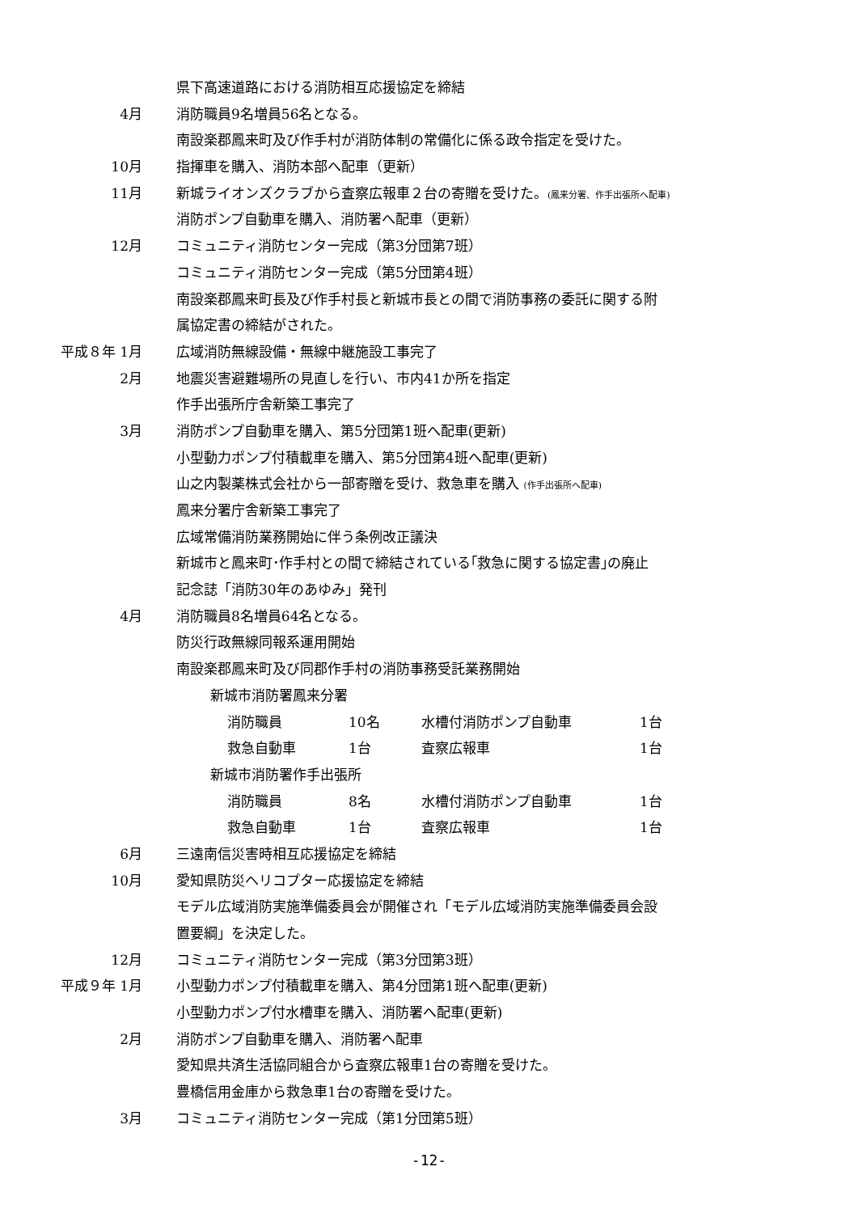県下高速道路における消防相互応援協定を締結
4月 消防職員9名増員56名となる。
南設楽郡鳳来町及び作手村が消防体制の常備化に係る政令指定を受けた。
10月 指揮車を購入、消防本部へ配車（更新）
11月 新城ライオンズクラブから査察広報車２台の寄贈を受けた。(鳳来分署、作手出張所へ配車)
消防ポンプ自動車を購入、消防署へ配車（更新）
12月 コミュニティ消防センター完成（第3分団第7班）
コミュニティ消防センター完成（第5分団第4班）
南設楽郡鳳来町長及び作手村長と新城市長との間で消防事務の委託に関する附
属協定書の締結がされた。
平成８年 1月 広域消防無線設備・無線中継施設工事完了
2月 地震災害避難場所の見直しを行い、市内41か所を指定
作手出張所庁舎新築工事完了
3月 消防ポンプ自動車を購入、第5分団第1班へ配車(更新)
小型動力ポンプ付積載車を購入、第5分団第4班へ配車(更新)
山之内製薬株式会社から一部寄贈を受け、救急車を購入 (作手出張所へ配車)
鳳来分署庁舎新築工事完了
広域常備消防業務開始に伴う条例改正議決
新城市と鳳来町･作手村との間で締結されている｢救急に関する協定書｣の廃止
記念誌「消防30年のあゆみ」発刊
4月 消防職員8名増員64名となる。
防災行政無線同報系運用開始
南設楽郡鳳来町及び同郡作手村の消防事務受託業務開始
新城市消防署鳳来分署
消防職員 10名 水槽付消防ポンプ自動車 1台
救急自動車 1台 査察広報車 1台
新城市消防署作手出張所
消防職員 8名 水槽付消防ポンプ自動車 1台
救急自動車 1台 査察広報車 1台
6月 三遠南信災害時相互応援協定を締結
10月 愛知県防災ヘリコプター応援協定を締結
モデル広域消防実施準備委員会が開催され「モデル広域消防実施準備委員会設
置要綱」を決定した。
12月 コミュニティ消防センター完成（第3分団第3班）
平成９年 1月 小型動力ポンプ付積載車を購入、第4分団第1班へ配車(更新)
小型動力ポンプ付水槽車を購入、消防署へ配車(更新)
2月 消防ポンプ自動車を購入、消防署へ配車
愛知県共済生活協同組合から査察広報車1台の寄贈を受けた。
豊橋信用金庫から救急車1台の寄贈を受けた。
3月 コミュニティ消防センター完成（第1分団第5班）
-12-